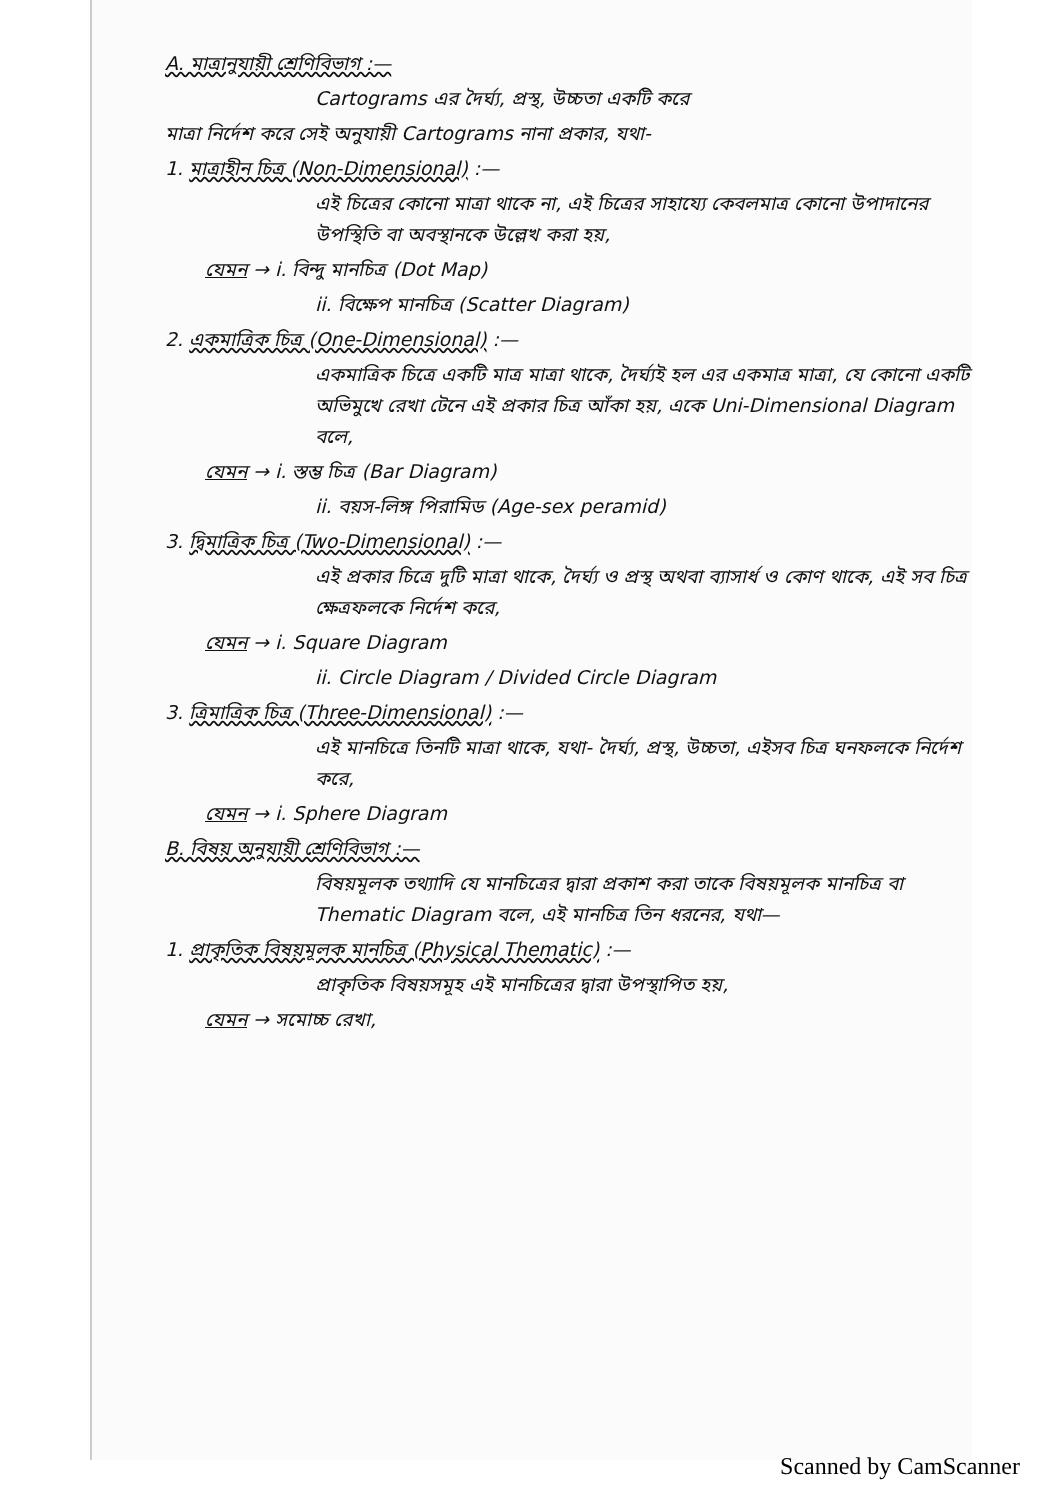A. মাত্রানুযায়ী শ্রেণিবিভাগ :—
Cartograms এর দৈর্ঘ্য, প্রস্থ, উচ্চতা একটি করে
মাত্রা নির্দেশ করে সেই অনুযায়ী Cartograms নানা প্রকার, যথা-
1. মাত্রাহীন চিত্র (Non-Dimensional) :—
এই চিত্রের কোনো মাত্রা থাকে না, এই চিত্রের সাহায্যে কেবলমাত্র কোনো উপাদানের উপস্থিতি বা অবস্থানকে উল্লেখ করা হয়,
যেমন → i. বিন্দু মানচিত্র (Dot Map)
ii. বিক্ষেপ মানচিত্র (Scatter Diagram)
2. একমাত্রিক চিত্র (One-Dimensional) :—
একমাত্রিক চিত্রে একটি মাত্র মাত্রা থাকে, দৈর্ঘ্যই হল এর একমাত্র মাত্রা, যে কোনো একটি অভিমুখে রেখা টেনে এই প্রকার চিত্র আঁকা হয়, একে Uni-Dimensional Diagram বলে,
যেমন → i. স্তম্ভ চিত্র (Bar Diagram)
ii. বয়স-লিঙ্গ পিরামিড (Age-sex peramid)
3. দ্বিমাত্রিক চিত্র (Two-Dimensional) :—
এই প্রকার চিত্রে দুটি মাত্রা থাকে, দৈর্ঘ্য ও প্রস্থ অথবা ব্যাসার্ধ ও কোণ থাকে, এই সব চিত্র ক্ষেত্রফলকে নির্দেশ করে,
যেমন → i. Square Diagram
ii. Circle Diagram / Divided Circle Diagram
3. ত্রিমাত্রিক চিত্র (Three-Dimensional) :—
এই মানচিত্রে তিনটি মাত্রা থাকে, যথা- দৈর্ঘ্য, প্রস্থ, উচ্চতা, এইসব চিত্র ঘনফলকে নির্দেশ করে,
যেমন → i. Sphere Diagram
B. বিষয় অনুযায়ী শ্রেণিবিভাগ :—
বিষয়মূলক তথ্যাদি যে মানচিত্রের দ্বারা প্রকাশ করা তাকে বিষয়মূলক মানচিত্র বা Thematic Diagram বলে, এই মানচিত্র তিন ধরনের, যথা—
1. প্রাকৃতিক বিষয়মূলক মানচিত্র (Physical Thematic) :—
প্রাকৃতিক বিষয়সমূহ এই মানচিত্রের দ্বারা উপস্থাপিত হয়,
যেমন → সমোচ্চ রেখা,
Scanned by CamScanner